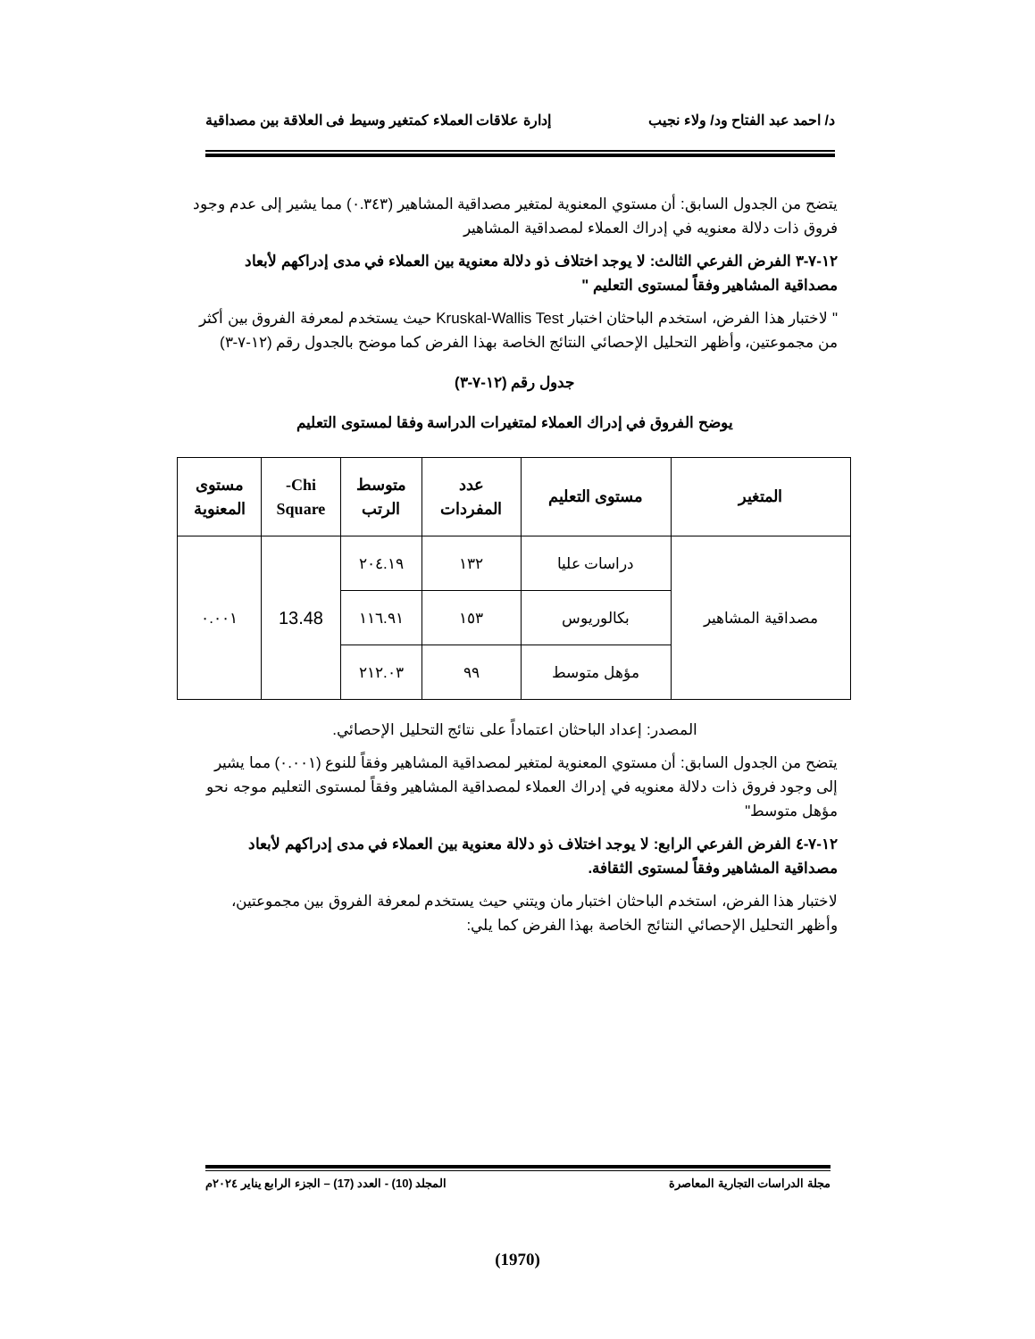د/ احمد عبد الفتاح ود/ ولاء نجيب إدارة علاقات العملاء كمتغير وسيط فى العلاقة بين مصداقية
يتضح من الجدول السابق: أن مستوي المعنوية لمتغير مصداقية المشاهير (٠.٣٤٣) مما يشير إلى عدم وجود فروق ذات دلالة معنويه في إدراك العملاء لمصداقية المشاهير
١٢-٧-٣ الفرض الفرعي الثالث: لا يوجد اختلاف ذو دلالة معنوية بين العملاء في مدى إدراكهم لأبعاد مصداقية المشاهير وفقاً لمستوى التعليم "
" لاختبار هذا الفرض، استخدم الباحثان اختبار Kruskal-Wallis Test حيث يستخدم لمعرفة الفروق بين أكثر من مجموعتين، وأظهر التحليل الإحصائي النتائج الخاصة بهذا الفرض كما موضح بالجدول رقم (١٢-٧-٣)
جدول رقم (١٢-٧-٣)
يوضح الفروق في إدراك العملاء لمتغيرات الدراسة وفقا لمستوى التعليم
| المتغير | مستوى التعليم | عدد المفردات | متوسط الرتب | Chi- Square | مستوى المعنوية |
| --- | --- | --- | --- | --- | --- |
| مصداقية المشاهير | دراسات عليا | ١٣٢ | ٢٠٤.١٩ | 13.48 | ٠.٠٠١ |
| | بكالوريوس | ١٥٣ | ١١٦.٩١ | | |
| | مؤهل متوسط | ٩٩ | ٢١٢.٠٣ | | |
المصدر: إعداد الباحثان اعتماداً على نتائج التحليل الإحصائي.
يتضح من الجدول السابق: أن مستوي المعنوية لمتغير لمصداقية المشاهير وفقاً للنوع (٠.٠٠١) مما يشير إلى وجود فروق ذات دلالة معنويه في إدراك العملاء لمصداقية المشاهير وفقاً لمستوى التعليم موجه نحو مؤهل متوسط"
١٢-٧-٤ الفرض الفرعي الرابع: لا يوجد اختلاف ذو دلالة معنوية بين العملاء في مدى إدراكهم لأبعاد مصداقية المشاهير وفقاً لمستوى الثقافة.
لاختبار هذا الفرض، استخدم الباحثان اختبار مان ويتني حيث يستخدم لمعرفة الفروق بين مجموعتين، وأظهر التحليل الإحصائي النتائج الخاصة بهذا الفرض كما يلي:
مجلة الدراسات التجارية المعاصرة المجلد (10) - العدد (17) – الجزء الرابع يناير ٢٠٢٤م
(1970)